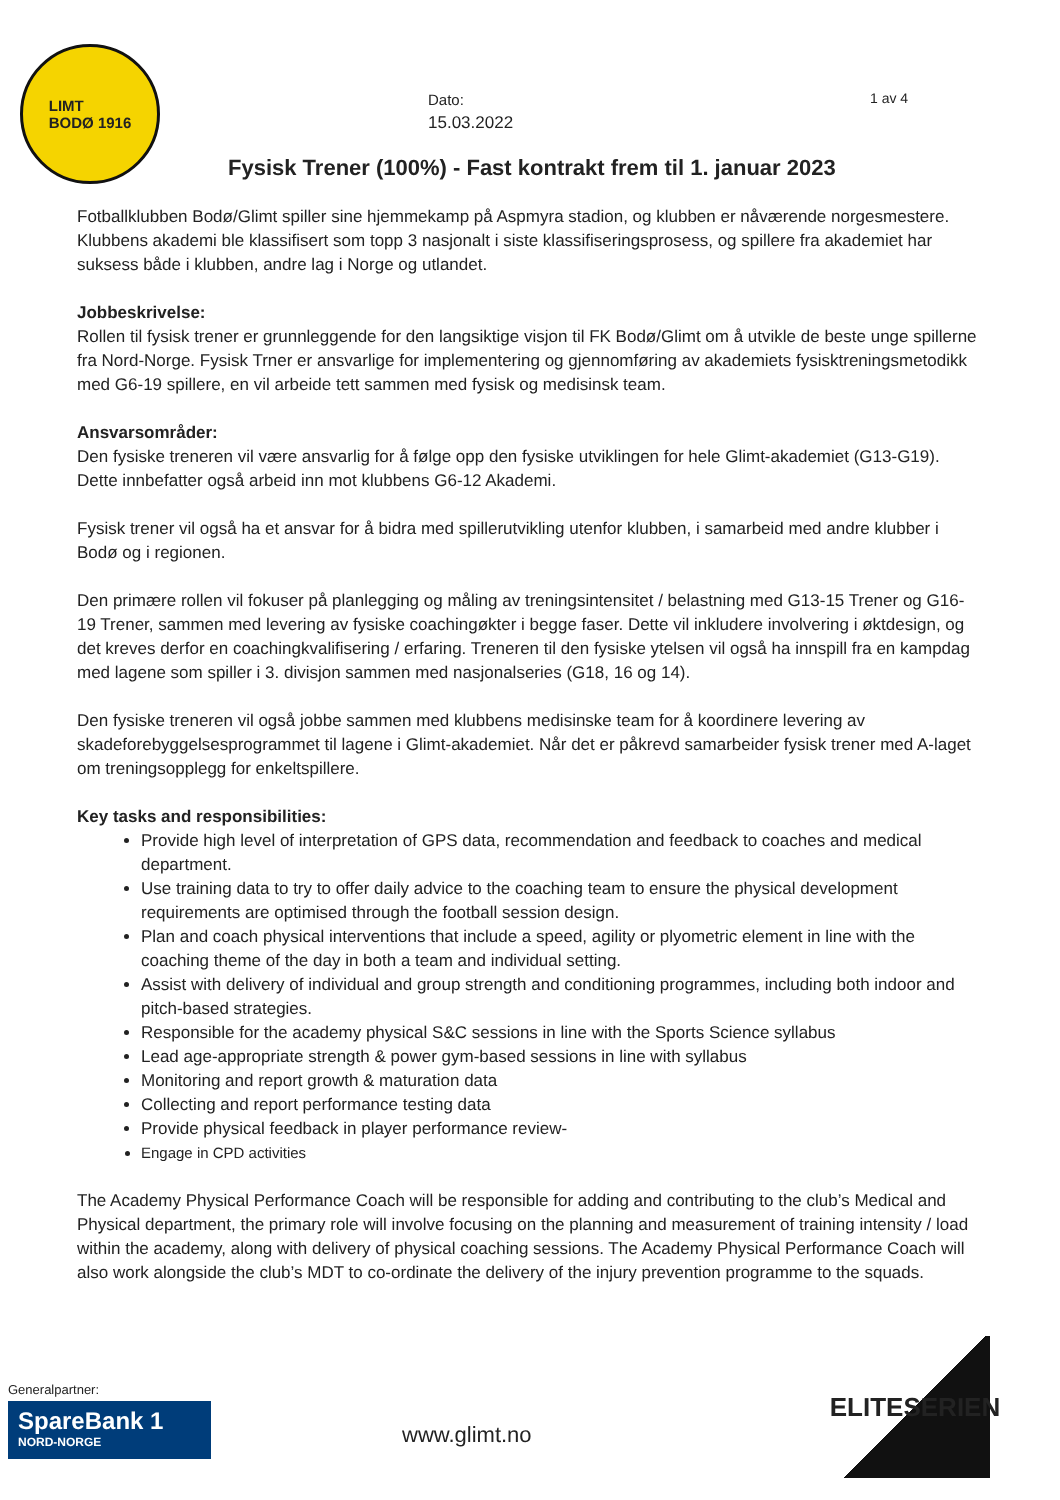LIMT
BODØ 1916
Dato:
15.03.2022
1 av 4
Fysisk Trener (100%) - Fast kontrakt frem til 1. januar 2023
Fotballklubben Bodø/Glimt spiller sine hjemmekamp på Aspmyra stadion, og klubben er nåværende norgesmestere. Klubbens akademi ble klassifisert som topp 3 nasjonalt i siste klassifiseringsprosess, og spillere fra akademiet har suksess både i klubben, andre lag i Norge og utlandet.
Jobbeskrivelse:
Rollen til fysisk trener er grunnleggende for den langsiktige visjon til FK Bodø/Glimt om å utvikle de beste unge spillerne fra Nord-Norge. Fysisk Trner er ansvarlige for implementering og gjennomføring av akademiets fysisktreningsmetodikk med G6-19 spillere, en vil arbeide tett sammen med fysisk og medisinsk team.
Ansvarsområder:
Den fysiske treneren vil være ansvarlig for å følge opp den fysiske utviklingen for hele Glimt-akademiet (G13-G19). Dette innbefatter også arbeid inn mot klubbens G6-12 Akademi.
Fysisk trener vil også ha et ansvar for å bidra med spillerutvikling utenfor klubben, i samarbeid med andre klubber i Bodø og i regionen.
Den primære rollen vil fokuser på planlegging og måling av treningsintensitet / belastning med G13-15 Trener og G16-19 Trener, sammen med levering av fysiske coachingøkter i begge faser. Dette vil inkludere involvering i øktdesign, og det kreves derfor en coachingkvalifisering / erfaring. Treneren til den fysiske ytelsen vil også ha innspill fra en kampdag med lagene som spiller i 3. divisjon sammen med nasjonalseries (G18, 16 og 14).
Den fysiske treneren vil også jobbe sammen med klubbens medisinske team for å koordinere levering av skadeforebyggelsesprogrammet til lagene i Glimt-akademiet. Når det er påkrevd samarbeider fysisk trener med A-laget om treningsopplegg for enkeltspillere.
Key tasks and responsibilities:
Provide high level of interpretation of GPS data, recommendation and feedback to coaches and medical department.
Use training data to try to offer daily advice to the coaching team to ensure the physical development requirements are optimised through the football session design.
Plan and coach physical interventions that include a speed, agility or plyometric element in line with the coaching theme of the day in both a team and individual setting.
Assist with delivery of individual and group strength and conditioning programmes, including both indoor and pitch-based strategies.
Responsible for the academy physical S&C sessions in line with the Sports Science syllabus
Lead age-appropriate strength & power gym-based sessions in line with syllabus
Monitoring and report growth & maturation data
Collecting and report performance testing data
Provide physical feedback in player performance review-
Engage in CPD activities
The Academy Physical Performance Coach will be responsible for adding and contributing to the club’s Medical and Physical department, the primary role will involve focusing on the planning and measurement of training intensity / load within the academy, along with delivery of physical coaching sessions. The Academy Physical Performance Coach will also work alongside the club’s MDT to co-ordinate the delivery of the injury prevention programme to the squads.
Generalpartner:
SpareBank 1
NORD-NORGE
www.glimt.no
ELITESERIEN